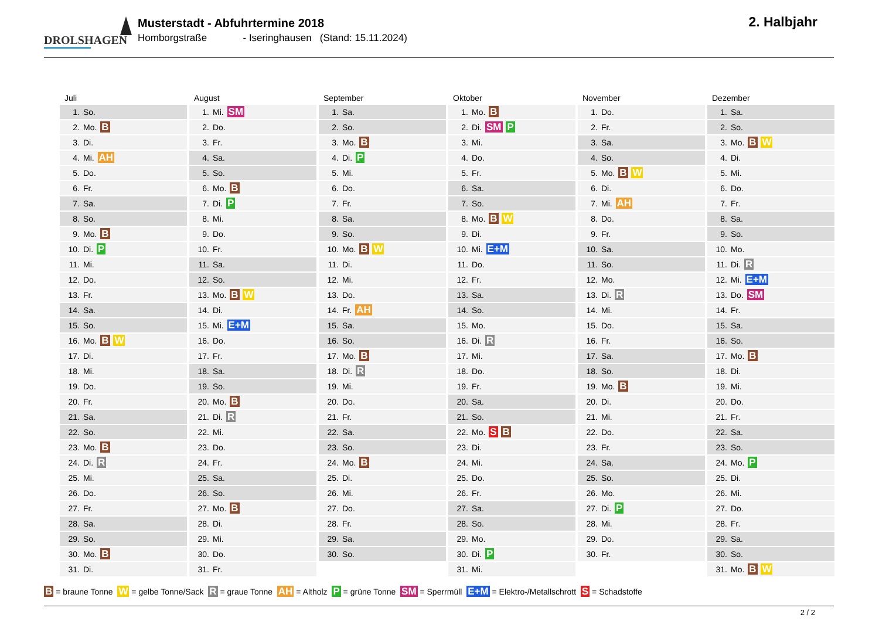DROLSHAGEN
Musterstadt - Abfuhrtermine 2018
Homborgstraße - Iseringhausen (Stand: 15.11.2024)
2. Halbjahr
Juli
| 1. | So. |
| 2. | Mo. B |
| 3. | Di. |
| 4. | Mi. AH |
| 5. | Do. |
| 6. | Fr. |
| 7. | Sa. |
| 8. | So. |
| 9. | Mo. B |
| 10. | Di. P |
| 11. | Mi. |
| 12. | Do. |
| 13. | Fr. |
| 14. | Sa. |
| 15. | So. |
| 16. | Mo. B W |
| 17. | Di. |
| 18. | Mi. |
| 19. | Do. |
| 20. | Fr. |
| 21. | Sa. |
| 22. | So. |
| 23. | Mo. B |
| 24. | Di. R |
| 25. | Mi. |
| 26. | Do. |
| 27. | Fr. |
| 28. | Sa. |
| 29. | So. |
| 30. | Mo. B |
| 31. | Di. |
August
| 1. | Mi. SM |
| 2. | Do. |
| 3. | Fr. |
| 4. | Sa. |
| 5. | So. |
| 6. | Mo. B |
| 7. | Di. P |
| 8. | Mi. |
| 9. | Do. |
| 10. | Fr. |
| 11. | Sa. |
| 12. | So. |
| 13. | Mo. B W |
| 14. | Di. |
| 15. | Mi. E+M |
| 16. | Do. |
| 17. | Fr. |
| 18. | Sa. |
| 19. | So. |
| 20. | Mo. B |
| 21. | Di. R |
| 22. | Mi. |
| 23. | Do. |
| 24. | Fr. |
| 25. | Sa. |
| 26. | So. |
| 27. | Mo. B |
| 28. | Di. |
| 29. | Mi. |
| 30. | Do. |
| 31. | Fr. |
September
| 1. | Sa. |
| 2. | So. |
| 3. | Mo. B |
| 4. | Di. P |
| 5. | Mi. |
| 6. | Do. |
| 7. | Fr. |
| 8. | Sa. |
| 9. | So. |
| 10. | Mo. B W |
| 11. | Di. |
| 12. | Mi. |
| 13. | Do. |
| 14. | Fr. AH |
| 15. | Sa. |
| 16. | So. |
| 17. | Mo. B |
| 18. | Di. R |
| 19. | Mi. |
| 20. | Do. |
| 21. | Fr. |
| 22. | Sa. |
| 23. | So. |
| 24. | Mo. B |
| 25. | Di. |
| 26. | Mi. |
| 27. | Do. |
| 28. | Fr. |
| 29. | Sa. |
| 30. | So. |
Oktober
| 1. | Mo. B |
| 2. | Di. SM P |
| 3. | Mi. |
| 4. | Do. |
| 5. | Fr. |
| 6. | Sa. |
| 7. | So. |
| 8. | Mo. B W |
| 9. | Di. |
| 10. | Mi. E+M |
| 11. | Do. |
| 12. | Fr. |
| 13. | Sa. |
| 14. | So. |
| 15. | Mo. |
| 16. | Di. R |
| 17. | Mi. |
| 18. | Do. |
| 19. | Fr. |
| 20. | Sa. |
| 21. | So. |
| 22. | Mo. S B |
| 23. | Di. |
| 24. | Mi. |
| 25. | Do. |
| 26. | Fr. |
| 27. | Sa. |
| 28. | So. |
| 29. | Mo. |
| 30. | Di. P |
| 31. | Mi. |
November
| 1. | Do. |
| 2. | Fr. |
| 3. | Sa. |
| 4. | So. |
| 5. | Mo. B W |
| 6. | Di. |
| 7. | Mi. AH |
| 8. | Do. |
| 9. | Fr. |
| 10. | Sa. |
| 11. | So. |
| 12. | Mo. |
| 13. | Di. R |
| 14. | Mi. |
| 15. | Do. |
| 16. | Fr. |
| 17. | Sa. |
| 18. | So. |
| 19. | Mo. B |
| 20. | Di. |
| 21. | Mi. |
| 22. | Do. |
| 23. | Fr. |
| 24. | Sa. |
| 25. | So. |
| 26. | Mo. |
| 27. | Di. P |
| 28. | Mi. |
| 29. | Do. |
| 30. | Fr. |
Dezember
| 1. | Sa. |
| 2. | So. |
| 3. | Mo. B W |
| 4. | Di. |
| 5. | Mi. |
| 6. | Do. |
| 7. | Fr. |
| 8. | Sa. |
| 9. | So. |
| 10. | Mo. |
| 11. | Di. R |
| 12. | Mi. E+M |
| 13. | Do. SM |
| 14. | Fr. |
| 15. | Sa. |
| 16. | So. |
| 17. | Mo. B |
| 18. | Di. |
| 19. | Mi. |
| 20. | Do. |
| 21. | Fr. |
| 22. | Sa. |
| 23. | So. |
| 24. | Mo. P |
| 25. | Di. |
| 26. | Mi. |
| 27. | Do. |
| 28. | Fr. |
| 29. | Sa. |
| 30. | So. |
| 31. | Mo. B W |
B = braune Tonne W = gelbe Tonne/Sack R = graue Tonne AH = Altholz P = grüne Tonne SM = Sperrmüll E+M = Elektro-/Metallschrott S = Schadstoffe
2 / 2